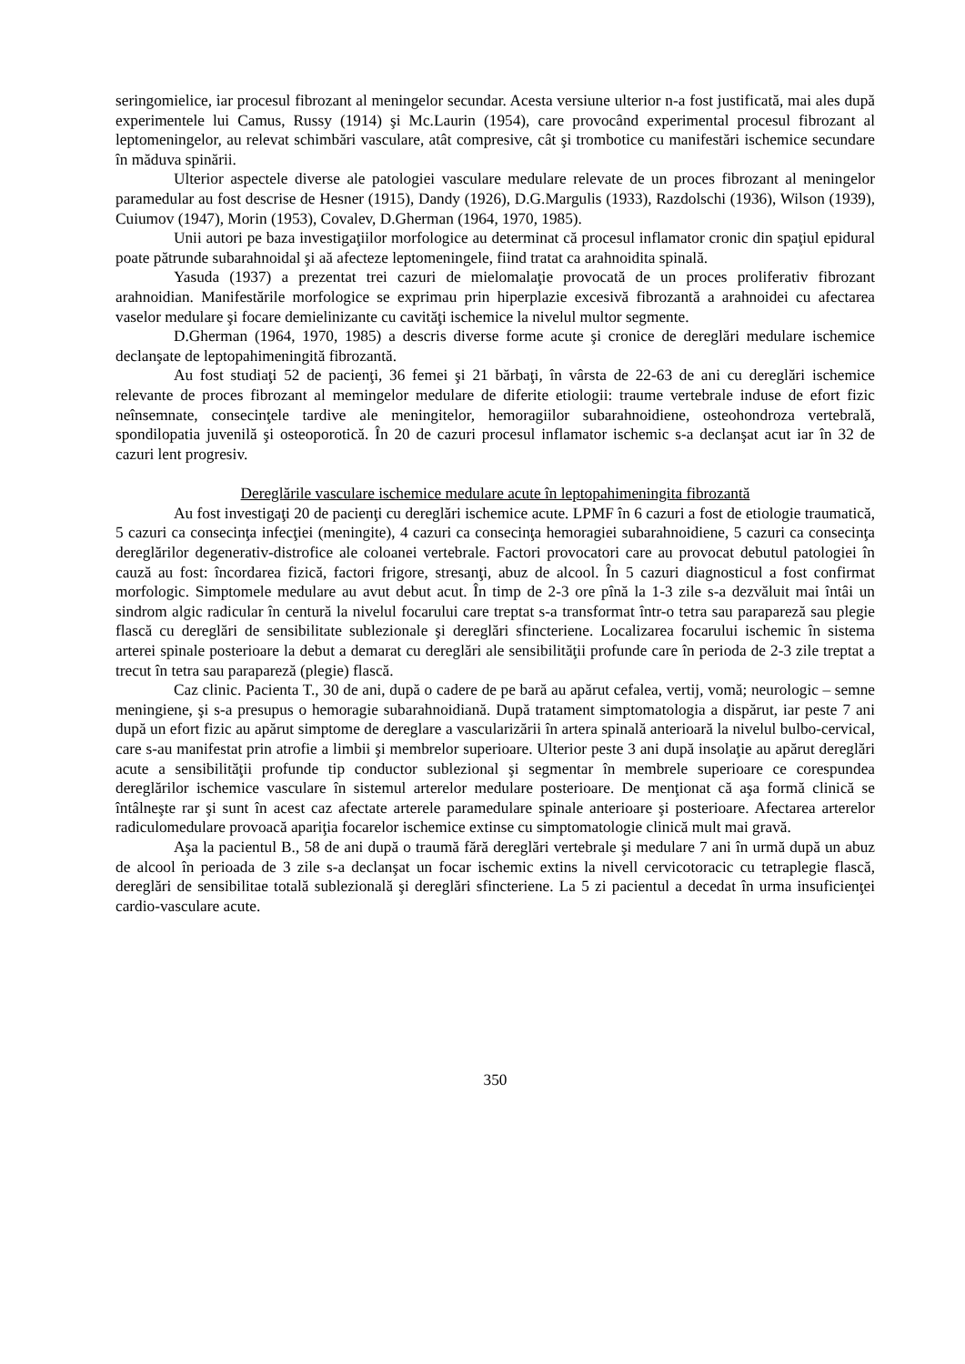seringomielice, iar procesul fibrozant al meningelor secundar. Acesta versiune ulterior n-a fost justificată, mai ales după experimentele lui Camus, Russy (1914) şi Mc.Laurin (1954), care provocând experimental procesul fibrozant al leptomeningelor, au relevat schimbări vasculare, atât compresive, cât şi trombotice cu manifestări ischemice secundare în măduva spinării.
Ulterior aspectele diverse ale patologiei vasculare medulare relevate de un proces fibrozant al meningelor paramedular au fost descrise de Hesner (1915), Dandy (1926), D.G.Margulis (1933), Razdolschi (1936), Wilson (1939), Cuiumov (1947), Morin (1953), Covalev, D.Gherman (1964, 1970, 1985).
Unii autori pe baza investigaţiilor morfologice au determinat că procesul inflamator cronic din spaţiul epidural poate pătrunde subarahnoidal şi aă afecteze leptomeningele, fiind tratat ca arahnoidita spinală.
Yasuda (1937) a prezentat trei cazuri de mielomalaţie provocată de un proces proliferativ fibrozant arahnoidian. Manifestările morfologice se exprimau prin hiperplazie excesivă fibrozantă a arahnoidei cu afectarea vaselor medulare şi focare demielinizante cu cavităţi ischemice la nivelul multor segmente.
D.Gherman (1964, 1970, 1985) a descris diverse forme acute şi cronice de dereglări medulare ischemice declanşate de leptopahimeningită fibrozantă.
Au fost studiaţi 52 de pacienţi, 36 femei şi 21 bărbaţi, în vârsta de 22-63 de ani cu dereglări ischemice relevante de proces fibrozant al memingelor medulare de diferite etiologii: traume vertebrale induse de efort fizic neînsemnate, consecinţele tardive ale meningitelor, hemoragiilor subarahnoidiene, osteohondroza vertebrală, spondilopatia juvenilă şi osteoporotică. În 20 de cazuri procesul inflamator ischemic s-a declanşat acut iar în 32 de cazuri lent progresiv.
Dereglările vasculare ischemice medulare acute în leptopahimeningita fibrozantă
Au fost investigaţi 20 de pacienţi cu dereglări ischemice acute. LPMF în 6 cazuri a fost de etiologie traumatică, 5 cazuri ca consecinţa infecţiei (meningite), 4 cazuri ca consecinţa hemoragiei subarahnoidiene, 5 cazuri ca consecinţa dereglărilor degenerativ-distrofice ale coloanei vertebrale. Factori provocatori care au provocat debutul patologiei în cauză au fost: încordarea fizică, factori frigore, stresanţi, abuz de alcool. În 5 cazuri diagnosticul a fost confirmat morfologic. Simptomele medulare au avut debut acut. În timp de 2-3 ore pînă la 1-3 zile s-a dezvăluit mai întâi un sindrom algic radicular în centură la nivelul focarului care treptat s-a transformat într-o tetra sau parapareză sau plegie flască cu dereglări de sensibilitate sublezionale şi dereglări sfincteriene. Localizarea focarului ischemic în sistema arterei spinale posterioare la debut a demarat cu dereglări ale sensibilităţii profunde care în perioda de 2-3 zile treptat a trecut în tetra sau parapareză (plegie) flască.
Caz clinic. Pacienta T., 30 de ani, după o cadere de pe bară au apărut cefalea, vertij, vomă; neurologic – semne meningiene, şi s-a presupus o hemoragie subarahnoidiană. După tratament simptomatologia a dispărut, iar peste 7 ani după un efort fizic au apărut simptome de dereglare a vascularizării în artera spinală anterioară la nivelul bulbo-cervical, care s-au manifestat prin atrofie a limbii şi membrelor superioare. Ulterior peste 3 ani după insolaţie au apărut dereglări acute a sensibilităţii profunde tip conductor sublezional şi segmentar în membrele superioare ce corespundea dereglărilor ischemice vasculare în sistemul arterelor medulare posterioare. De menţionat că aşa formă clinică se întâlneşte rar şi sunt în acest caz afectate arterele paramedulare spinale anterioare şi posterioare. Afectarea arterelor radiculomedulare provoacă apariţia focarelor ischemice extinse cu simptomatologie clinică mult mai gravă.
Aşa la pacientul B., 58 de ani după o traumă fără dereglări vertebrale şi medulare 7 ani în urmă după un abuz de alcool în perioada de 3 zile s-a declanşat un focar ischemic extins la nivell cervicotoracic cu tetraplegie flască, dereglări de sensibilitae totală sublezională şi dereglări sfincteriene. La 5 zi pacientul a decedat în urma insuficienţei cardio-vasculare acute.
350